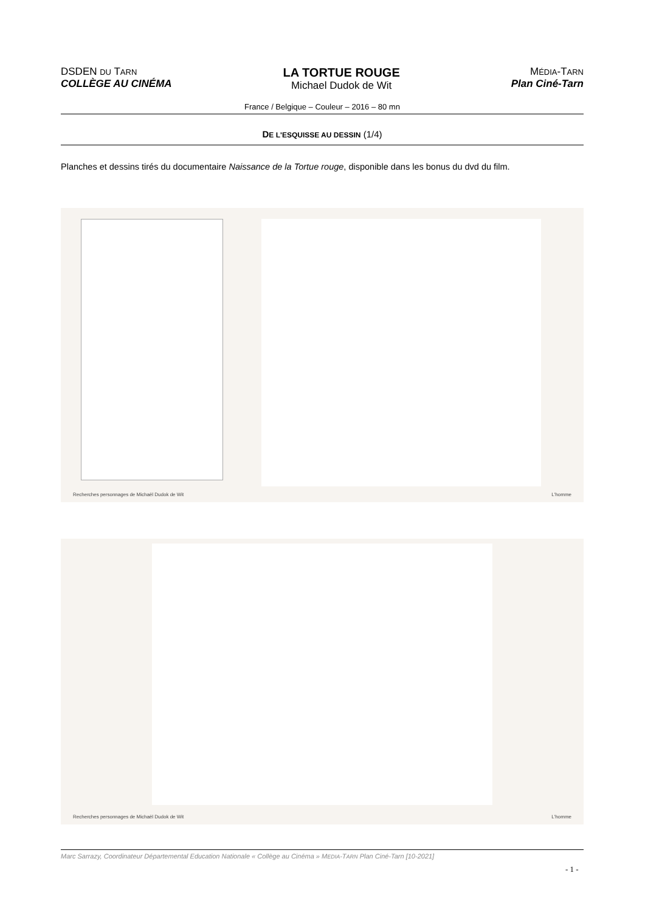DSDEN DU TARN
COLLÈGE AU CINÉMA
LA TORTUE ROUGE
Michael Dudok de Wit
MÉDIA-TARN
Plan Ciné-Tarn
France / Belgique – Couleur – 2016 – 80 mn
DE L'ESQUISSE AU DESSIN (1/4)
Planches et dessins tirés du documentaire Naissance de la Tortue rouge, disponible dans les bonus du dvd du film.
Recherches personnages de Michaël Dudok de Wit L'homme
Recherches personnages de Michaël Dudok de Wit L'homme
Marc Sarrazy, Coordinateur Départemental Education Nationale « Collège au Cinéma » MEDIA-TARN Plan Ciné-Tarn [10-2021]
- 1 -